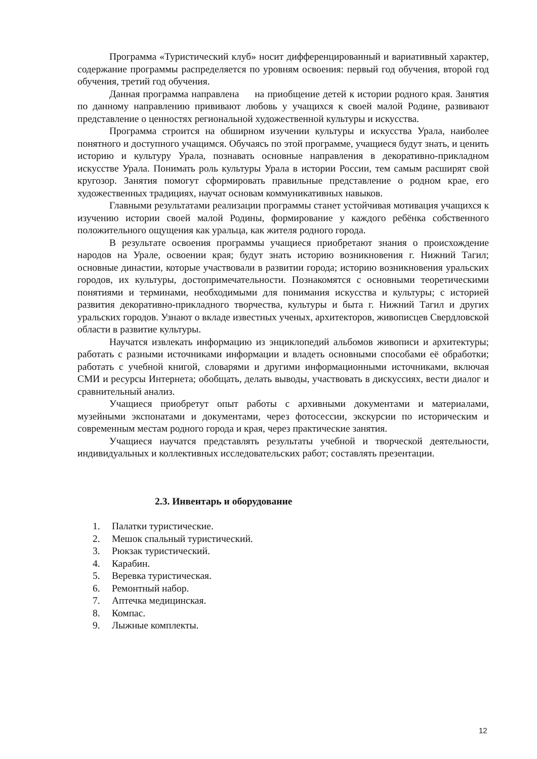Программа «Туристический клуб» носит дифференцированный и вариативный характер, содержание программы распределяется по уровням освоения: первый год обучения, второй год обучения, третий год обучения.
Данная программа направлена на приобщение детей к истории родного края. Занятия по данному направлению прививают любовь у учащихся к своей малой Родине, развивают представление о ценностях региональной художественной культуры и искусства.
Программа строится на обширном изучении культуры и искусства Урала, наиболее понятного и доступного учащимся. Обучаясь по этой программе, учащиеся будут знать, и ценить историю и культуру Урала, познавать основные направления в декоративно-прикладном искусстве Урала. Понимать роль культуры Урала в истории России, тем самым расширят свой кругозор. Занятия помогут сформировать правильные представление о родном крае, его художественных традициях, научат основам коммуникативных навыков.
Главными результатами реализации программы станет устойчивая мотивация учащихся к изучению истории своей малой Родины, формирование у каждого ребёнка собственного положительного ощущения как уральца, как жителя родного города.
В результате освоения программы учащиеся приобретают знания о происхождение народов на Урале, освоении края; будут знать историю возникновения г. Нижний Тагил; основные династии, которые участвовали в развитии города; историю возникновения уральских городов, их культуры, достопримечательности. Познакомятся с основными теоретическими понятиями и терминами, необходимыми для понимания искусства и культуры; с историей развития декоративно-прикладного творчества, культуры и быта г. Нижний Тагил и других уральских городов. Узнают о вкладе известных ученых, архитекторов, живописцев Свердловской области в развитие культуры.
Научатся извлекать информацию из энциклопедий альбомов живописи и архитектуры; работать с разными источниками информации и владеть основными способами её обработки; работать с учебной книгой, словарями и другими информационными источниками, включая СМИ и ресурсы Интернета; обобщать, делать выводы, участвовать в дискуссиях, вести диалог и сравнительный анализ.
Учащиеся приобретут опыт работы с архивными документами и материалами, музейными экспонатами и документами, через фотосессии, экскурсии по историческим и современным местам родного города и края, через практические занятия.
Учащиеся научатся представлять результаты учебной и творческой деятельности, индивидуальных и коллективных исследовательских работ; составлять презентации.
2.3. Инвентарь и оборудование
1. Палатки туристические.
2. Мешок спальный туристический.
3. Рюкзак туристический.
4. Карабин.
5. Веревка туристическая.
6. Ремонтный набор.
7. Аптечка медицинская.
8. Компас.
9. Лыжные комплекты.
12